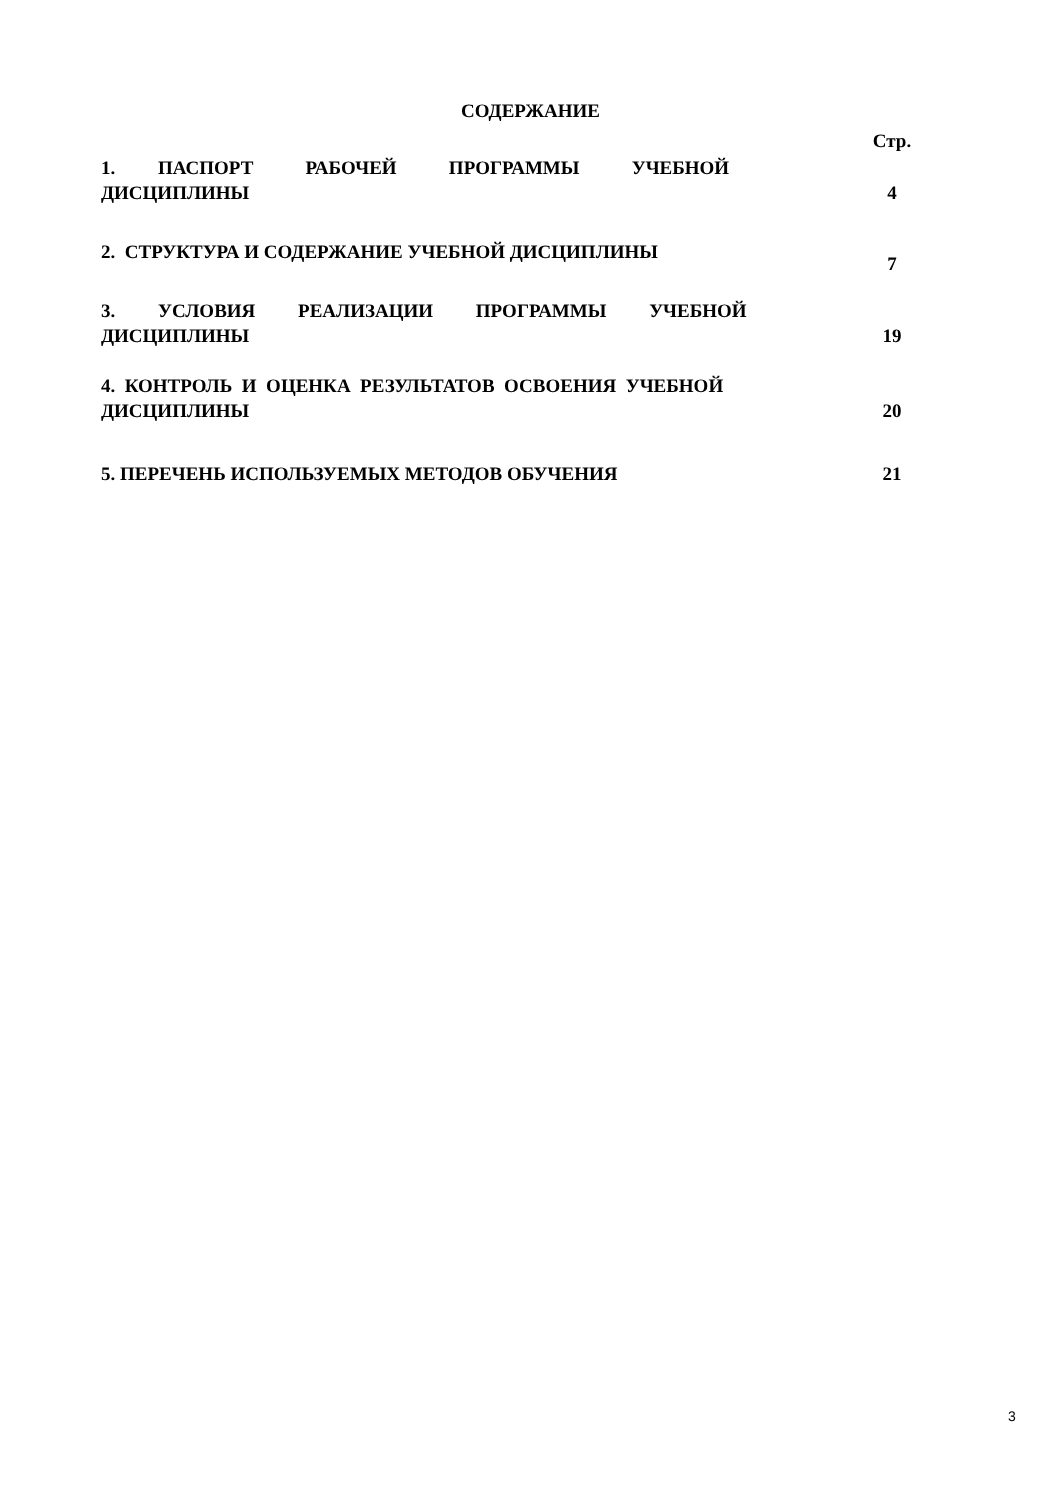СОДЕРЖАНИЕ
| | Стр. |
| 1. ПАСПОРТ РАБОЧЕЙ ПРОГРАММЫ УЧЕБНОЙ ДИСЦИПЛИНЫ | 4 |
| 2. СТРУКТУРА И СОДЕРЖАНИЕ УЧЕБНОЙ ДИСЦИПЛИНЫ | 7 |
| 3. УСЛОВИЯ РЕАЛИЗАЦИИ ПРОГРАММЫ УЧЕБНОЙ ДИСЦИПЛИНЫ | 19 |
| 4. КОНТРОЛЬ И ОЦЕНКА РЕЗУЛЬТАТОВ ОСВОЕНИЯ УЧЕБНОЙ ДИСЦИПЛИНЫ | 20 |
| 5. ПЕРЕЧЕНЬ ИСПОЛЬЗУЕМЫХ МЕТОДОВ ОБУЧЕНИЯ | 21 |
3